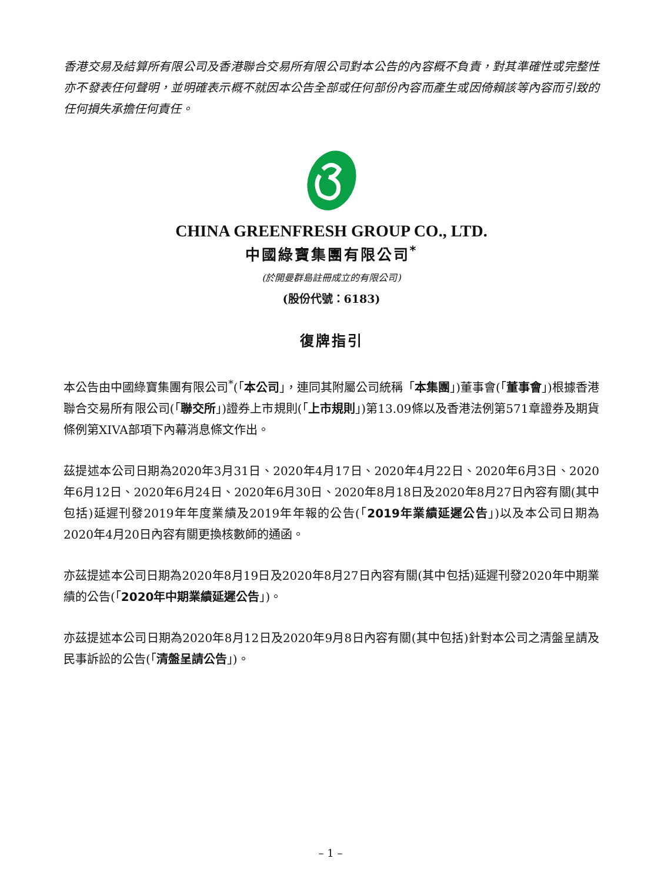香港交易及結算所有限公司及香港聯合交易所有限公司對本公告的內容概不負責，對其準確性或完整性亦不發表任何聲明，並明確表示概不就因本公告全部或任何部份內容而產生或因倚賴該等內容而引致的任何損失承擔任何責任。
CHINA GREENFRESH GROUP CO., LTD.
中國綠寶集團有限公司<sup>*</sup>
(於開曼群島註冊成立的有限公司)
(股份代號：6183)
復牌指引
本公告由中國綠寶集團有限公司<sup>*</sup>(「本公司」，連同其附屬公司統稱「本集團」)董事會(「董事會」)根據香港聯合交易所有限公司(「聯交所」)證券上市規則(「上市規則」)第13.09條以及香港法例第571章證券及期貨條例第XIVA部項下內幕消息條文作出。
茲提述本公司日期為2020年3月31日、2020年4月17日、2020年4月22日、2020年6月3日、2020年6月12日、2020年6月24日、2020年6月30日、2020年8月18日及2020年8月27日內容有關(其中包括)延遲刊發2019年年度業績及2019年年報的公告(「2019年業績延遲公告」)以及本公司日期為2020年4月20日內容有關更換核數師的通函。
亦茲提述本公司日期為2020年8月19日及2020年8月27日內容有關(其中包括)延遲刊發2020年中期業績的公告(「2020年中期業績延遲公告」)。
亦茲提述本公司日期為2020年8月12日及2020年9月8日內容有關(其中包括)針對本公司之清盤呈請及民事訴訟的公告(「清盤呈請公告」)。
– 1 –